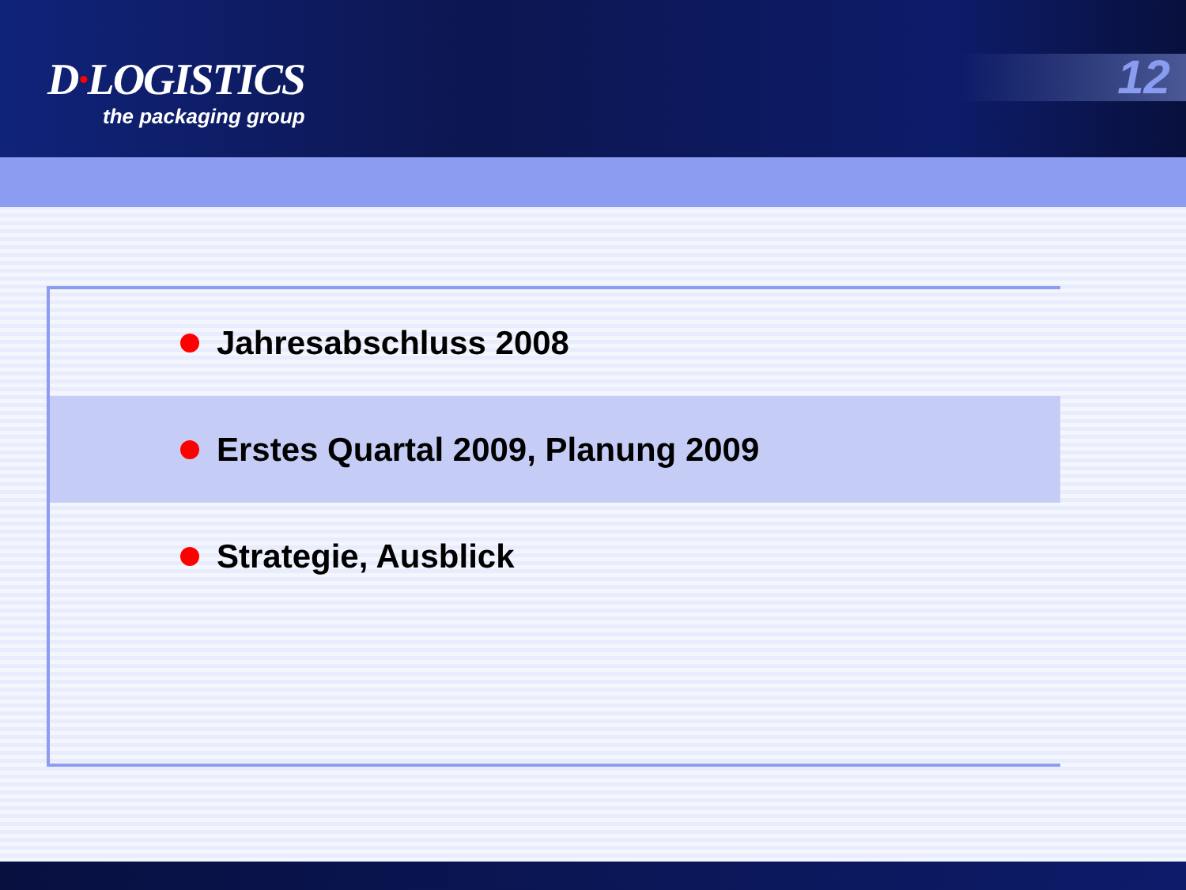D·LOGISTICS
the packaging group
12
Jahresabschluss 2008
Erstes Quartal 2009, Planung 2009
Strategie, Ausblick